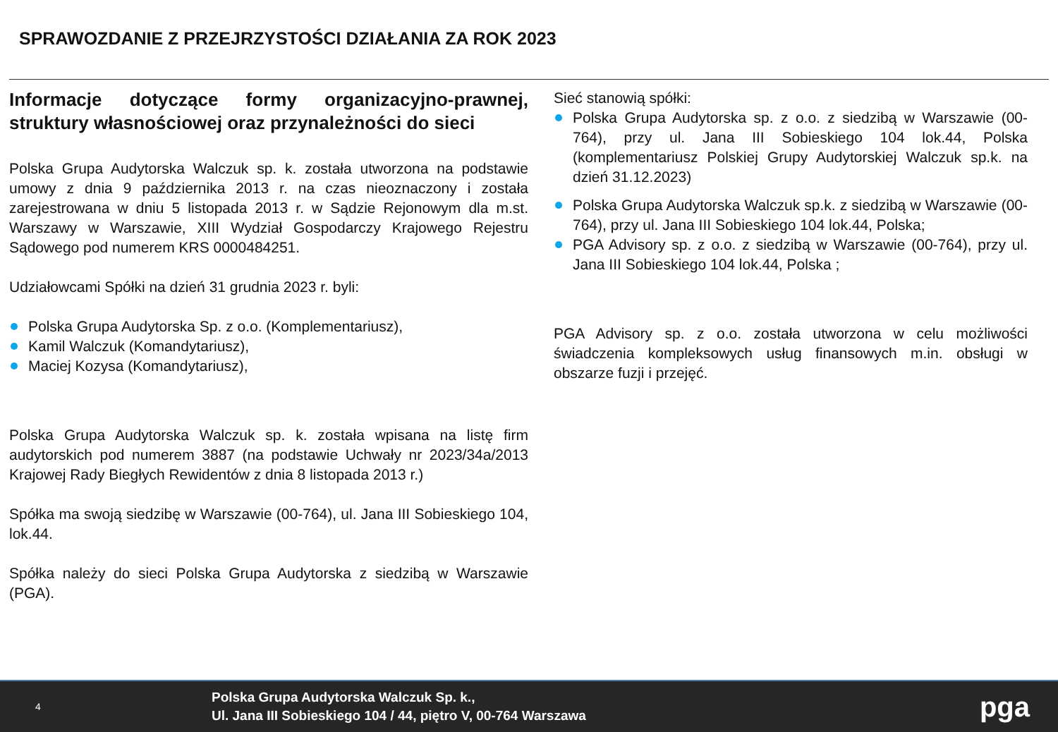SPRAWOZDANIE Z PRZEJRZYSTOŚCI DZIAŁANIA ZA ROK 2023
Informacje dotyczące formy organizacyjno-prawnej, struktury własnościowej oraz przynależności do sieci
Polska Grupa Audytorska Walczuk sp. k. została utworzona na podstawie umowy z dnia 9 października 2013 r. na czas nieoznaczony i została zarejestrowana w dniu 5 listopada 2013 r. w Sądzie Rejonowym dla m.st. Warszawy w Warszawie, XIII Wydział Gospodarczy Krajowego Rejestru Sądowego pod numerem KRS 0000484251.
Udziałowcami Spółki na dzień 31 grudnia 2023 r. byli:
Polska Grupa Audytorska Sp. z o.o. (Komplementariusz),
Kamil Walczuk (Komandytariusz),
Maciej Kozysa (Komandytariusz),
Polska Grupa Audytorska Walczuk sp. k. została wpisana na listę firm audytorskich pod numerem 3887 (na podstawie Uchwały nr 2023/34a/2013 Krajowej Rady Biegłych Rewidentów z dnia 8 listopada 2013 r.)
Spółka ma swoją siedzibę w Warszawie (00-764), ul. Jana III Sobieskiego 104, lok.44.
Spółka należy do sieci Polska Grupa Audytorska z siedzibą w Warszawie (PGA).
Sieć stanowią spółki:
Polska Grupa Audytorska sp. z o.o. z siedzibą w Warszawie (00-764), przy ul. Jana III Sobieskiego 104 lok.44, Polska (komplementariusz Polskiej Grupy Audytorskiej Walczuk sp.k. na dzień 31.12.2023)
Polska Grupa Audytorska Walczuk sp.k. z siedzibą w Warszawie (00-764), przy ul. Jana III Sobieskiego 104 lok.44, Polska;
PGA Advisory sp. z o.o. z siedzibą w Warszawie (00-764), przy ul. Jana III Sobieskiego 104 lok.44, Polska ;
PGA Advisory sp. z o.o. została utworzona w celu możliwości świadczenia kompleksowych usług finansowych m.in. obsługi w obszarze fuzji i przejęć.
4
Polska Grupa Audytorska Walczuk Sp. k.,
Ul. Jana III Sobieskiego 104 / 44, piętro V, 00-764 Warszawa
pga